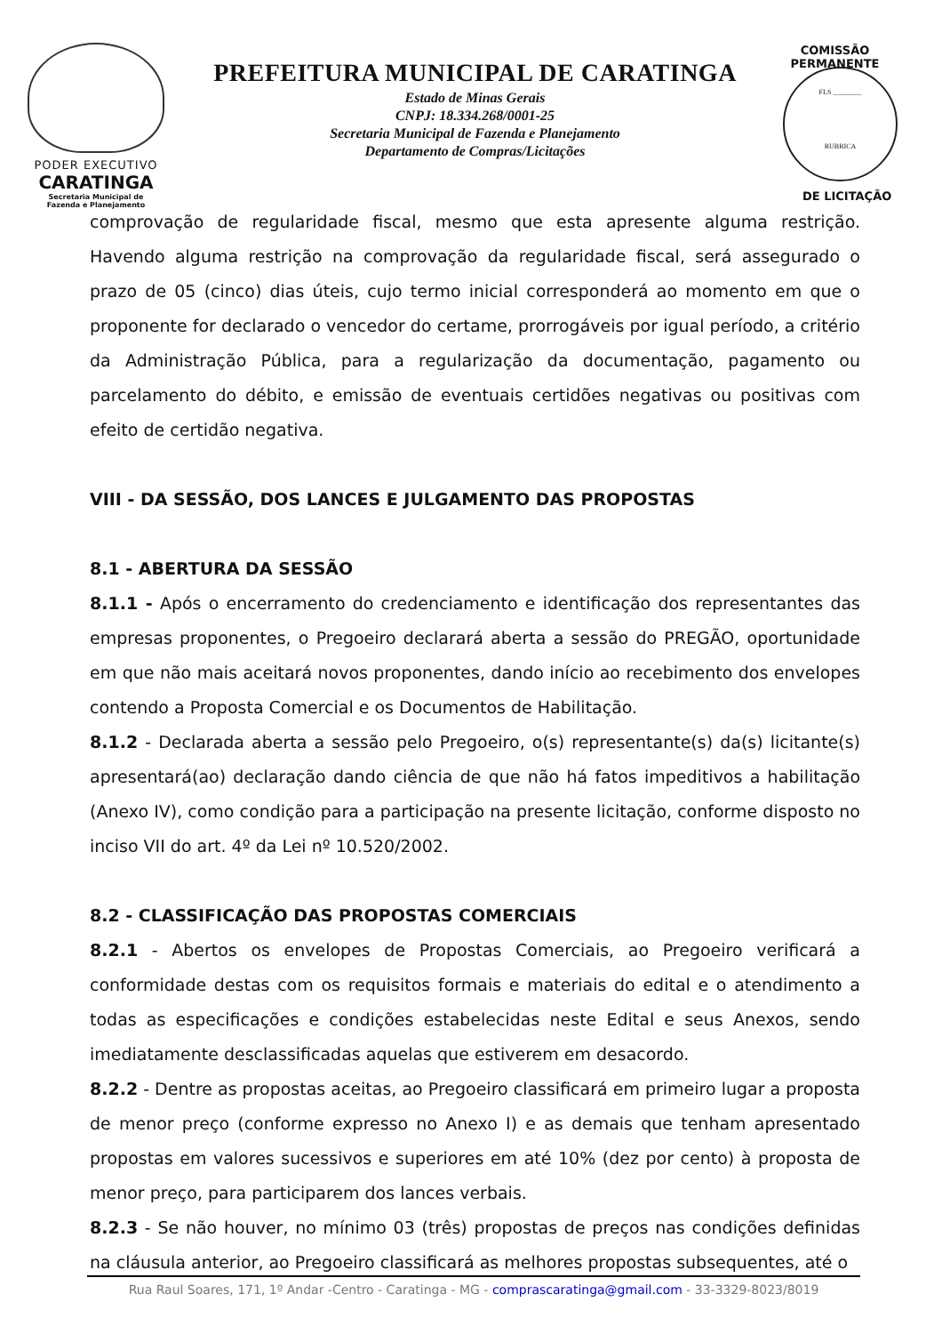PODER EXECUTIVO
CARATINGA
Secretaria Municipal de
Fazenda e Planejamento
PREFEITURA MUNICIPAL DE CARATINGA
Estado de Minas Gerais
CNPJ: 18.334.268/0001-25
Secretaria Municipal de Fazenda e Planejamento
Departamento de Compras/Licitações
COMISSÃO PERMANENTE
FLS ________
RUBRICA
DE LICITAÇÃO
comprovação de regularidade fiscal, mesmo que esta apresente alguma restrição. Havendo alguma restrição na comprovação da regularidade fiscal, será assegurado o prazo de 05 (cinco) dias úteis, cujo termo inicial corresponderá ao momento em que o proponente for declarado o vencedor do certame, prorrogáveis por igual período, a critério da Administração Pública, para a regularização da documentação, pagamento ou parcelamento do débito, e emissão de eventuais certidões negativas ou positivas com efeito de certidão negativa.
VIII - DA SESSÃO, DOS LANCES E JULGAMENTO DAS PROPOSTAS
8.1 - ABERTURA DA SESSÃO
8.1.1 - Após o encerramento do credenciamento e identificação dos representantes das empresas proponentes, o Pregoeiro declarará aberta a sessão do PREGÃO, oportunidade em que não mais aceitará novos proponentes, dando início ao recebimento dos envelopes contendo a Proposta Comercial e os Documentos de Habilitação.
8.1.2 - Declarada aberta a sessão pelo Pregoeiro, o(s) representante(s) da(s) licitante(s) apresentará(ao) declaração dando ciência de que não há fatos impeditivos a habilitação (Anexo IV), como condição para a participação na presente licitação, conforme disposto no inciso VII do art. 4º da Lei nº 10.520/2002.
8.2 - CLASSIFICAÇÃO DAS PROPOSTAS COMERCIAIS
8.2.1 - Abertos os envelopes de Propostas Comerciais, ao Pregoeiro verificará a conformidade destas com os requisitos formais e materiais do edital e o atendimento a todas as especificações e condições estabelecidas neste Edital e seus Anexos, sendo imediatamente desclassificadas aquelas que estiverem em desacordo.
8.2.2 - Dentre as propostas aceitas, ao Pregoeiro classificará em primeiro lugar a proposta de menor preço (conforme expresso no Anexo I) e as demais que tenham apresentado propostas em valores sucessivos e superiores em até 10% (dez por cento) à proposta de menor preço, para participarem dos lances verbais.
8.2.3 - Se não houver, no mínimo 03 (três) propostas de preços nas condições definidas na cláusula anterior, ao Pregoeiro classificará as melhores propostas subsequentes, até o
Rua Raul Soares, 171, 1º Andar -Centro - Caratinga - MG - comprascaratinga@gmail.com - 33-3329-8023/8019